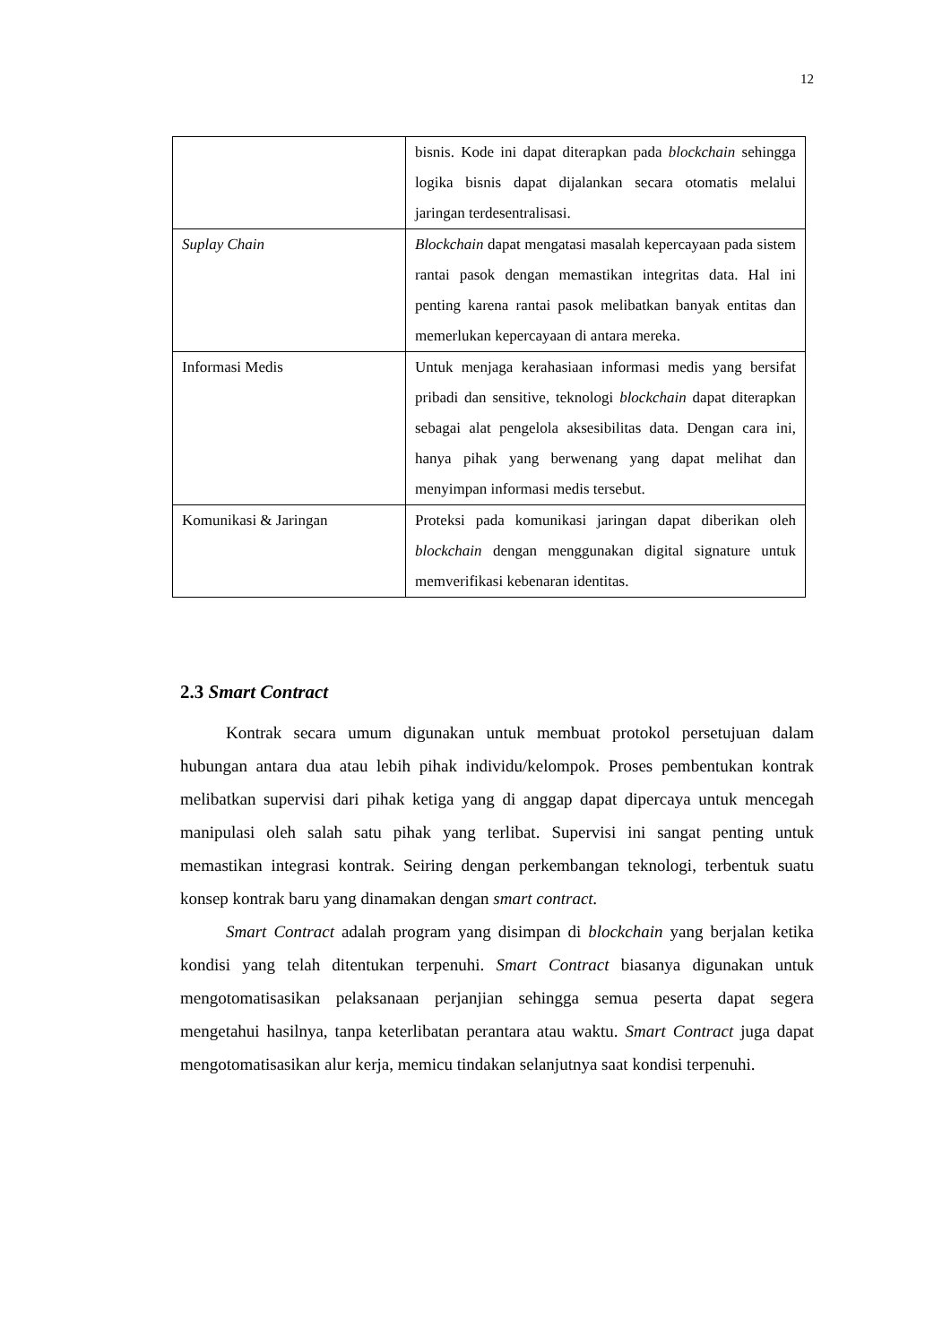12
| | bisnis. Kode ini dapat diterapkan pada blockchain sehingga logika bisnis dapat dijalankan secara otomatis melalui jaringan terdesentralisasi. |
| Suplay Chain | Blockchain dapat mengatasi masalah kepercayaan pada sistem rantai pasok dengan memastikan integritas data. Hal ini penting karena rantai pasok melibatkan banyak entitas dan memerlukan kepercayaan di antara mereka. |
| Informasi Medis | Untuk menjaga kerahasiaan informasi medis yang bersifat pribadi dan sensitive, teknologi blockchain dapat diterapkan sebagai alat pengelola aksesibilitas data. Dengan cara ini, hanya pihak yang berwenang yang dapat melihat dan menyimpan informasi medis tersebut. |
| Komunikasi & Jaringan | Proteksi pada komunikasi jaringan dapat diberikan oleh blockchain dengan menggunakan digital signature untuk memverifikasi kebenaran identitas. |
2.3 Smart Contract
Kontrak secara umum digunakan untuk membuat protokol persetujuan dalam hubungan antara dua atau lebih pihak individu/kelompok. Proses pembentukan kontrak melibatkan supervisi dari pihak ketiga yang di anggap dapat dipercaya untuk mencegah manipulasi oleh salah satu pihak yang terlibat. Supervisi ini sangat penting untuk memastikan integrasi kontrak. Seiring dengan perkembangan teknologi, terbentuk suatu konsep kontrak baru yang dinamakan dengan smart contract.
Smart Contract adalah program yang disimpan di blockchain yang berjalan ketika kondisi yang telah ditentukan terpenuhi. Smart Contract biasanya digunakan untuk mengotomatisasikan pelaksanaan perjanjian sehingga semua peserta dapat segera mengetahui hasilnya, tanpa keterlibatan perantara atau waktu. Smart Contract juga dapat mengotomatisasikan alur kerja, memicu tindakan selanjutnya saat kondisi terpenuhi.